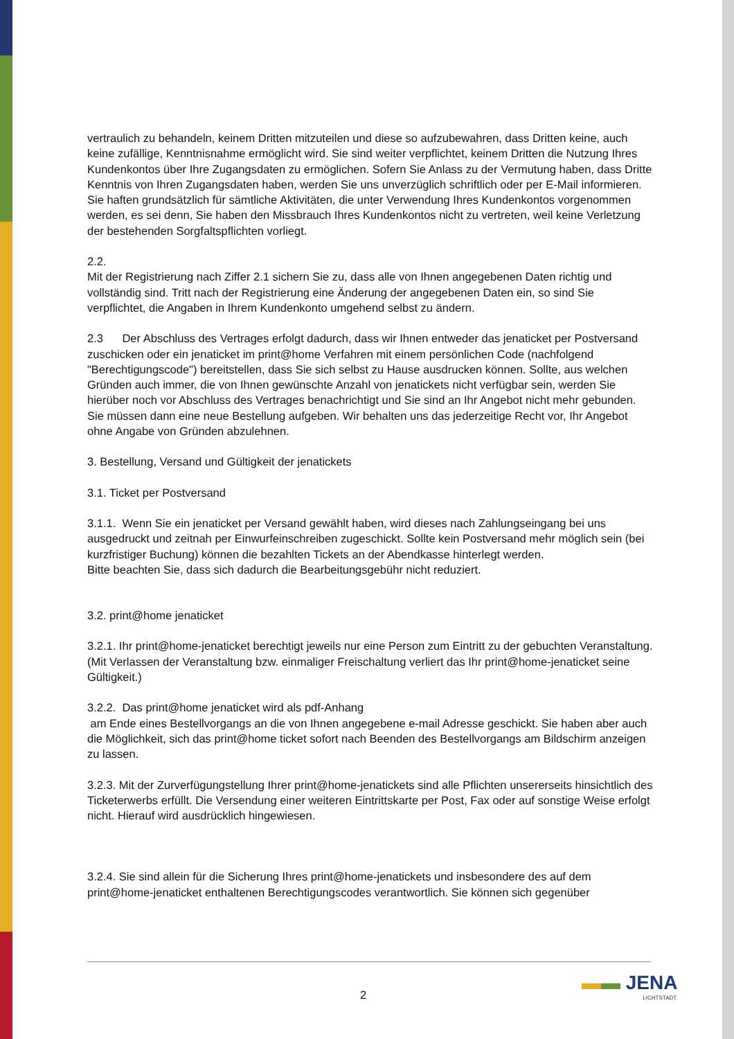vertraulich zu behandeln, keinem Dritten mitzuteilen und diese so aufzubewahren, dass Dritten keine, auch keine zufällige, Kenntnisnahme ermöglicht wird. Sie sind weiter verpflichtet, keinem Dritten die Nutzung Ihres Kundenkontos über Ihre Zugangsdaten zu ermöglichen. Sofern Sie Anlass zu der Vermutung haben, dass Dritte Kenntnis von Ihren Zugangsdaten haben, werden Sie uns unverzüglich schriftlich oder per E-Mail informieren. Sie haften grundsätzlich für sämtliche Aktivitäten, die unter Verwendung Ihres Kundenkontos vorgenommen werden, es sei denn, Sie haben den Missbrauch Ihres Kundenkontos nicht zu vertreten, weil keine Verletzung der bestehenden Sorgfaltspflichten vorliegt.
2.2.
Mit der Registrierung nach Ziffer 2.1 sichern Sie zu, dass alle von Ihnen angegebenen Daten richtig und vollständig sind. Tritt nach der Registrierung eine Änderung der angegebenen Daten ein, so sind Sie verpflichtet, die Angaben in Ihrem Kundenkonto umgehend selbst zu ändern.
2.3 Der Abschluss des Vertrages erfolgt dadurch, dass wir Ihnen entweder das jenaticket per Postversand zuschicken oder ein jenaticket im print@home Verfahren mit einem persönlichen Code (nachfolgend "Berechtigungscode") bereitstellen, dass Sie sich selbst zu Hause ausdrucken können. Sollte, aus welchen Gründen auch immer, die von Ihnen gewünschte Anzahl von jenatickets nicht verfügbar sein, werden Sie hierüber noch vor Abschluss des Vertrages benachrichtigt und Sie sind an Ihr Angebot nicht mehr gebunden. Sie müssen dann eine neue Bestellung aufgeben. Wir behalten uns das jederzeitige Recht vor, Ihr Angebot ohne Angabe von Gründen abzulehnen.
3. Bestellung, Versand und Gültigkeit der jenatickets
3.1. Ticket per Postversand
3.1.1. Wenn Sie ein jenaticket per Versand gewählt haben, wird dieses nach Zahlungseingang bei uns ausgedruckt und zeitnah per Einwurfeinschreiben zugeschickt. Sollte kein Postversand mehr möglich sein (bei kurzfristiger Buchung) können die bezahlten Tickets an der Abendkasse hinterlegt werden.
Bitte beachten Sie, dass sich dadurch die Bearbeitungsgebühr nicht reduziert.
3.2. print@home jenaticket
3.2.1. Ihr print@home-jenaticket berechtigt jeweils nur eine Person zum Eintritt zu der gebuchten Veranstaltung. (Mit Verlassen der Veranstaltung bzw. einmaliger Freischaltung verliert das Ihr print@home-jenaticket seine Gültigkeit.)
3.2.2. Das print@home jenaticket wird als pdf-Anhang
am Ende eines Bestellvorgangs an die von Ihnen angegebene e-mail Adresse geschickt. Sie haben aber auch die Möglichkeit, sich das print@home ticket sofort nach Beenden des Bestellvorgangs am Bildschirm anzeigen zu lassen.
3.2.3. Mit der Zurverfügungstellung Ihrer print@home-jenatickets sind alle Pflichten unsererseits hinsichtlich des Ticketerwerbs erfüllt. Die Versendung einer weiteren Eintrittskarte per Post, Fax oder auf sonstige Weise erfolgt nicht. Hierauf wird ausdrücklich hingewiesen.
3.2.4. Sie sind allein für die Sicherung Ihres print@home-jenatickets und insbesondere des auf dem print@home-jenaticket enthaltenen Berechtigungscodes verantwortlich. Sie können sich gegenüber
2 ▬▬ JENA
LICHTSTADT.